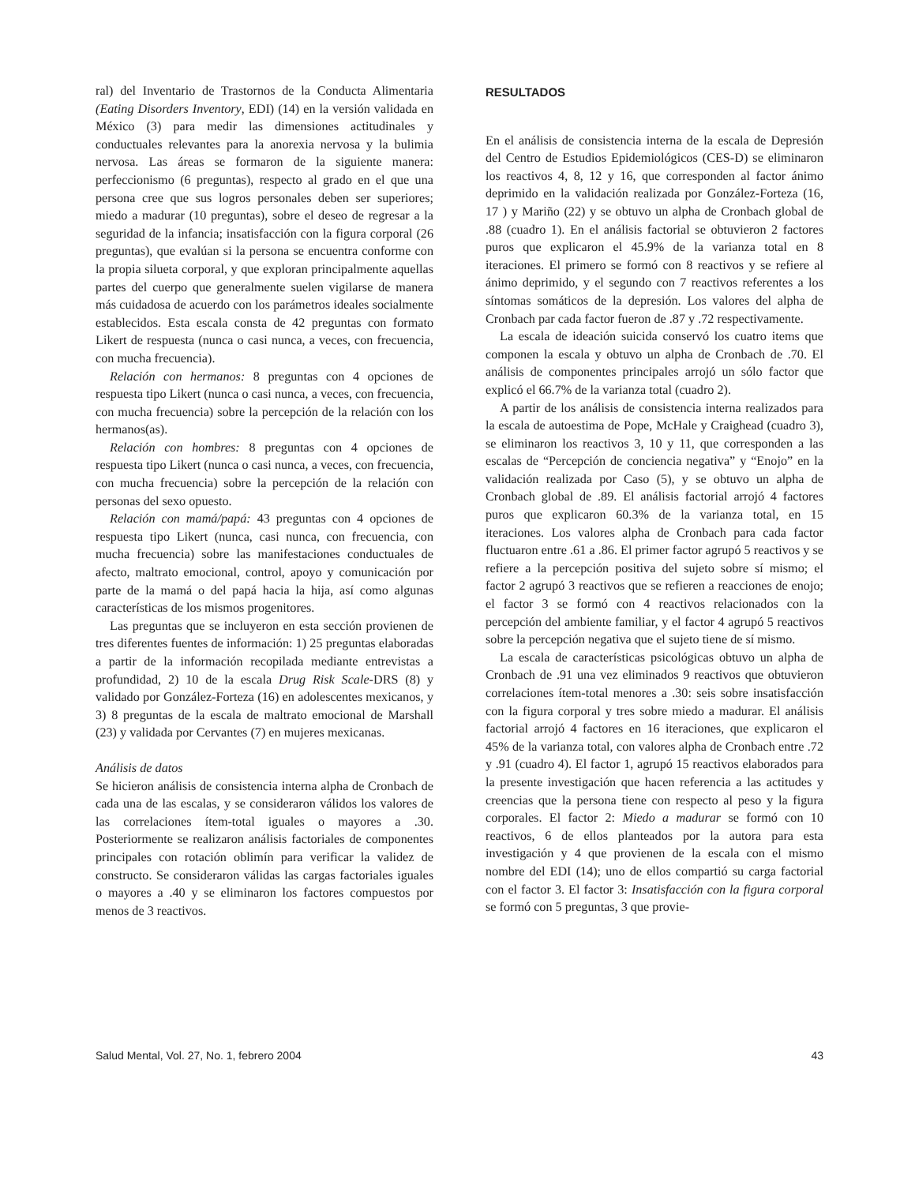ral) del Inventario de Trastornos de la Conducta Alimentaria (Eating Disorders Inventory, EDI) (14) en la versión validada en México (3) para medir las dimensiones actitudinales y conductuales relevantes para la anorexia nervosa y la bulimia nervosa. Las áreas se formaron de la siguiente manera: perfeccionismo (6 preguntas), respecto al grado en el que una persona cree que sus logros personales deben ser superiores; miedo a madurar (10 preguntas), sobre el deseo de regresar a la seguridad de la infancia; insatisfacción con la figura corporal (26 preguntas), que evalúan si la persona se encuentra conforme con la propia silueta corporal, y que exploran principalmente aquellas partes del cuerpo que generalmente suelen vigilarse de manera más cuidadosa de acuerdo con los parámetros ideales socialmente establecidos. Esta escala consta de 42 preguntas con formato Likert de respuesta (nunca o casi nunca, a veces, con frecuencia, con mucha frecuencia).
Relación con hermanos: 8 preguntas con 4 opciones de respuesta tipo Likert (nunca o casi nunca, a veces, con frecuencia, con mucha frecuencia) sobre la percepción de la relación con los hermanos(as).
Relación con hombres: 8 preguntas con 4 opciones de respuesta tipo Likert (nunca o casi nunca, a veces, con frecuencia, con mucha frecuencia) sobre la percepción de la relación con personas del sexo opuesto.
Relación con mamá/papá: 43 preguntas con 4 opciones de respuesta tipo Likert (nunca, casi nunca, con frecuencia, con mucha frecuencia) sobre las manifestaciones conductuales de afecto, maltrato emocional, control, apoyo y comunicación por parte de la mamá o del papá hacia la hija, así como algunas características de los mismos progenitores.
Las preguntas que se incluyeron en esta sección provienen de tres diferentes fuentes de información: 1) 25 preguntas elaboradas a partir de la información recopilada mediante entrevistas a profundidad, 2) 10 de la escala Drug Risk Scale-DRS (8) y validado por González-Forteza (16) en adolescentes mexicanos, y 3) 8 preguntas de la escala de maltrato emocional de Marshall (23) y validada por Cervantes (7) en mujeres mexicanas.
Análisis de datos
Se hicieron análisis de consistencia interna alpha de Cronbach de cada una de las escalas, y se consideraron válidos los valores de las correlaciones ítem-total iguales o mayores a .30. Posteriormente se realizaron análisis factoriales de componentes principales con rotación oblimín para verificar la validez de constructo. Se consideraron válidas las cargas factoriales iguales o mayores a .40 y se eliminaron los factores compuestos por menos de 3 reactivos.
RESULTADOS
En el análisis de consistencia interna de la escala de Depresión del Centro de Estudios Epidemiológicos (CES-D) se eliminaron los reactivos 4, 8, 12 y 16, que corresponden al factor ánimo deprimido en la validación realizada por González-Forteza (16, 17 ) y Mariño (22) y se obtuvo un alpha de Cronbach global de .88 (cuadro 1). En el análisis factorial se obtuvieron 2 factores puros que explicaron el 45.9% de la varianza total en 8 iteraciones. El primero se formó con 8 reactivos y se refiere al ánimo deprimido, y el segundo con 7 reactivos referentes a los síntomas somáticos de la depresión. Los valores del alpha de Cronbach par cada factor fueron de .87 y .72 respectivamente.
La escala de ideación suicida conservó los cuatro items que componen la escala y obtuvo un alpha de Cronbach de .70. El análisis de componentes principales arrojó un sólo factor que explicó el 66.7% de la varianza total (cuadro 2).
A partir de los análisis de consistencia interna realizados para la escala de autoestima de Pope, McHale y Craighead (cuadro 3), se eliminaron los reactivos 3, 10 y 11, que corresponden a las escalas de “Percepción de conciencia negativa” y “Enojo” en la validación realizada por Caso (5), y se obtuvo un alpha de Cronbach global de .89. El análisis factorial arrojó 4 factores puros que explicaron 60.3% de la varianza total, en 15 iteraciones. Los valores alpha de Cronbach para cada factor fluctuaron entre .61 a .86. El primer factor agrupó 5 reactivos y se refiere a la percepción positiva del sujeto sobre sí mismo; el factor 2 agrupó 3 reactivos que se refieren a reacciones de enojo; el factor 3 se formó con 4 reactivos relacionados con la percepción del ambiente familiar, y el factor 4 agrupó 5 reactivos sobre la percepción negativa que el sujeto tiene de sí mismo.
La escala de características psicológicas obtuvo un alpha de Cronbach de .91 una vez eliminados 9 reactivos que obtuvieron correlaciones ítem-total menores a .30: seis sobre insatisfacción con la figura corporal y tres sobre miedo a madurar. El análisis factorial arrojó 4 factores en 16 iteraciones, que explicaron el 45% de la varianza total, con valores alpha de Cronbach entre .72 y .91 (cuadro 4). El factor 1, agrupó 15 reactivos elaborados para la presente investigación que hacen referencia a las actitudes y creencias que la persona tiene con respecto al peso y la figura corporales. El factor 2: Miedo a madurar se formó con 10 reactivos, 6 de ellos planteados por la autora para esta investigación y 4 que provienen de la escala con el mismo nombre del EDI (14); uno de ellos compartió su carga factorial con el factor 3. El factor 3: Insatisfacción con la figura corporal se formó con 5 preguntas, 3 que provie-
Salud Mental, Vol. 27, No. 1, febrero 2004 43